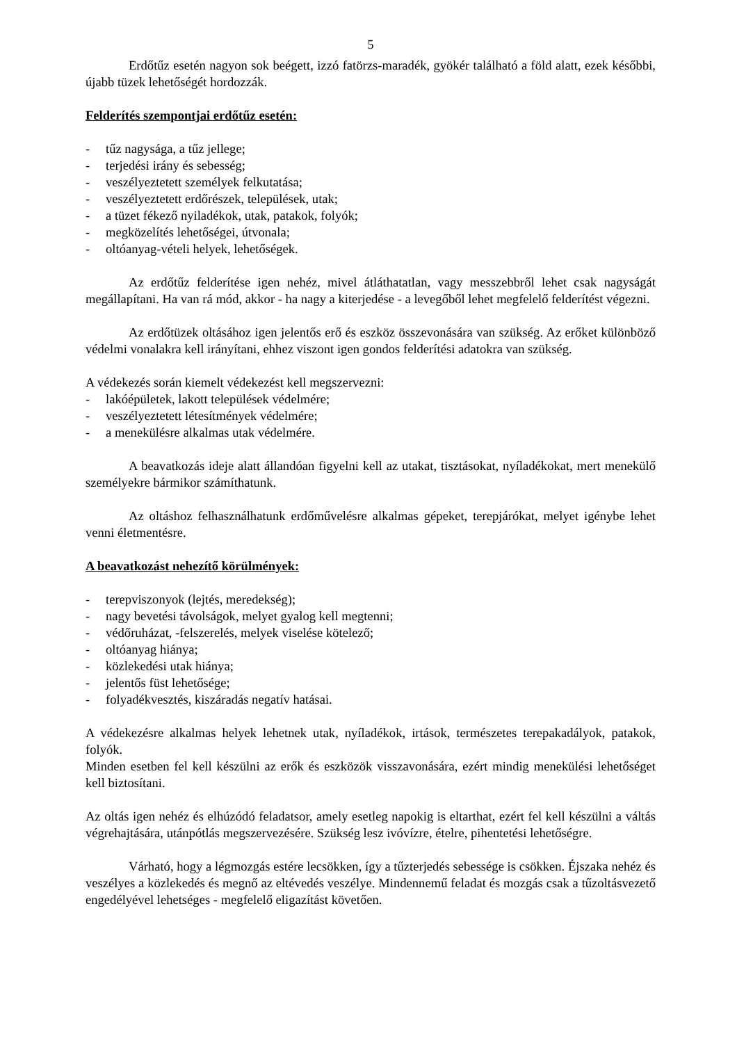5
Erdőtűz esetén nagyon sok beégett, izzó fatörzs-maradék, gyökér található a föld alatt, ezek későbbi, újabb tüzek lehetőségét hordozzák.
Felderítés szempontjai erdőtűz esetén:
- tűz nagysága, a tűz jellege;
- terjedési irány és sebesség;
- veszélyeztetett személyek felkutatása;
- veszélyeztetett erdőrészek, települések, utak;
- a tüzet fékező nyiladékok, utak, patakok, folyók;
- megközelítés lehetőségei, útvonala;
- oltóanyag-vételi helyek, lehetőségek.
Az erdőtűz felderítése igen nehéz, mivel átláthatatlan, vagy messzebbről lehet csak nagyságát megállapítani. Ha van rá mód, akkor - ha nagy a kiterjedése - a levegőből lehet megfelelő felderítést végezni.
Az erdőtüzek oltásához igen jelentős erő és eszköz összevonására van szükség. Az erőket különböző védelmi vonalakra kell irányítani, ehhez viszont igen gondos felderítési adatokra van szükség.
A védekezés során kiemelt védekezést kell megszervezni:
- lakóépületek, lakott települések védelmére;
- veszélyeztetett létesítmények védelmére;
- a menekülésre alkalmas utak védelmére.
A beavatkozás ideje alatt állandóan figyelni kell az utakat, tisztásokat, nyíladékokat, mert menekülő személyekre bármikor számíthatunk.
Az oltáshoz felhasználhatunk erdőművelésre alkalmas gépeket, terepjárókat, melyet igénybe lehet venni életmentésre.
A beavatkozást nehezítő körülmények:
- terepviszonyok (lejtés, meredekség);
- nagy bevetési távolságok, melyet gyalog kell megtenni;
- védőruházat, -felszerelés, melyek viselése kötelező;
- oltóanyag hiánya;
- közlekedési utak hiánya;
- jelentős füst lehetősége;
- folyadékvesztés, kiszáradás negatív hatásai.
A védekezésre alkalmas helyek lehetnek utak, nyíladékok, irtások, természetes terepakadályok, patakok, folyók.
Minden esetben fel kell készülni az erők és eszközök visszavonására, ezért mindig menekülési lehetőséget kell biztosítani.
Az oltás igen nehéz és elhúzódó feladatsor, amely esetleg napokig is eltarthat, ezért fel kell készülni a váltás végrehajtására, utánpótlás megszervezésére. Szükség lesz ivóvízre, ételre, pihentetési lehetőségre.
Várható, hogy a légmozgás estére lecsökken, így a tűzterjedés sebessége is csökken. Éjszaka nehéz és veszélyes a közlekedés és megnő az eltévedés veszélye. Mindennemű feladat és mozgás csak a tűzoltásvezető engedélyével lehetséges - megfelelő eligazítást követően.